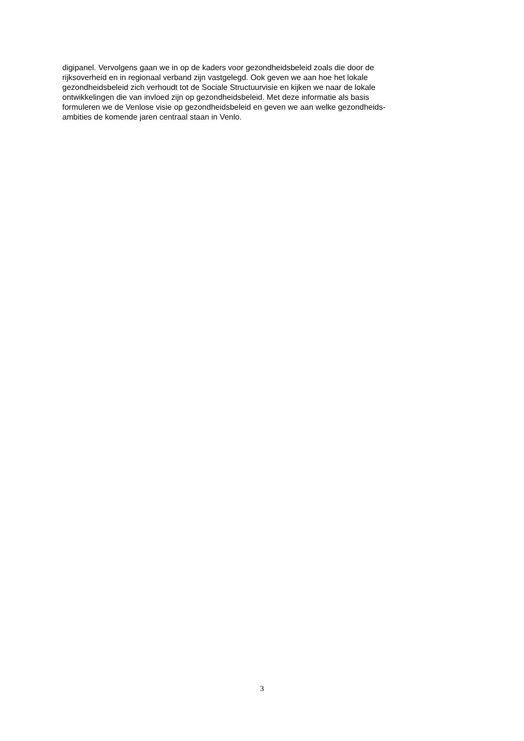digipanel. Vervolgens gaan we in op de kaders voor gezondheidsbeleid zoals die door de
rijksoverheid en in regionaal verband zijn vastgelegd. Ook geven we aan hoe het lokale
gezondheidsbeleid zich verhoudt tot de Sociale Structuurvisie en kijken we naar de lokale
ontwikkelingen die van invloed zijn op gezondheidsbeleid. Met deze informatie als basis
formuleren we de Venlose visie op gezondheidsbeleid en geven we aan welke gezondheids-
ambities de komende jaren centraal staan in Venlo.
3